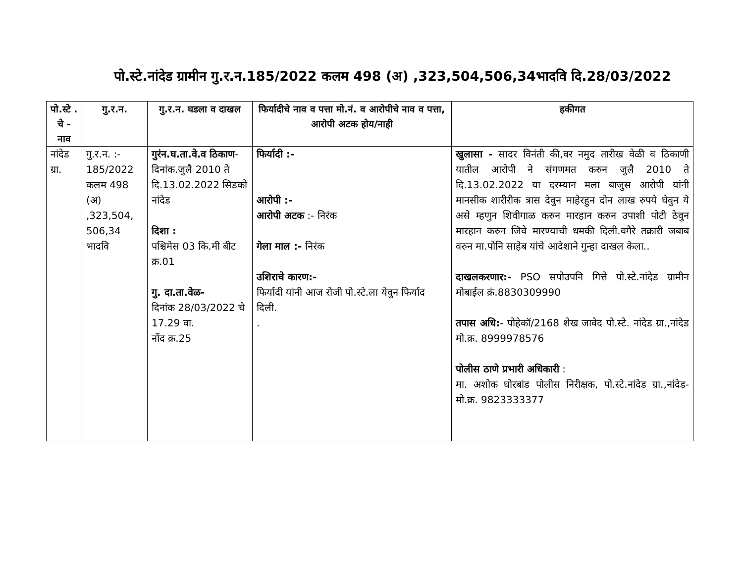पो.स्टे.नांदेड ग्रामीन गु.र.न.185/2022 कलम 498 (अ) ,323,504,506,34भादवि दि.28/03/2022
| पो.स्टे . चे - नाव | गु.र.न. | गु.र.न. घडला व दाखल | फिर्यादीचे नाव व पत्ता मो.नं. व आरोपीचे नाव व पत्ता, आरोपी अटक होय/नाही | हकीगत |
| --- | --- | --- | --- | --- |
| नांदेड ग्रा. | गु.र.न. :- 185/2022 कलम 498 (अ) ,323,504, 506,34 भादवि | गुरंन.घ.ता.वे.व ठिकाण - दिनांक.जुलै 2010 ते दि.13.02.2022 सिडको नांदेड दिशा : पश्चिमेस 03 कि.मी बीट क्र.01 गु. दा.ता.वेळ- दिनांक 28/03/2022 चे 17.29 वा. नोंद क्र.25 | फिर्यादी :- आरोपी :- आरोपी अटक :- निरंक गेला माल :- निरंक उशिराचे कारण:- फिर्यादी यांनी आज रोजी पो.स्टे.ला येवुन फिर्याद दिली. . | खुलासा - सादर विनंती की,वर नमुद तारीख वेळी व ठिकाणी यातील आरोपी ने संगणमत करुन जुलै 2010 ते दि.13.02.2022 या दरम्यान मला बाजुस आरोपी यांनी मानसीक शारीरीक त्रास देवुन माहेरहुन दोन लाख रुपये घेवुन ये असे म्हणुन शिवीगाळ करुन मारहान करुन उपाशी पोटी ठेवुन मारहान करुन जिवे मारण्याची धमकी दिली.वगैरे तक्रारी जबाब वरुन मा.पोनि साहेब यांचे आदेशाने गुन्हा दाखल केला.. दाखलकरणार:- PSO सपोउपनि गित्ते पो.स्टे.नांदेड ग्रामीन मोबाईल क्रं.8830309990 तपास अधि: - पोहेकॉ/2168 शेख जावेद पो.स्टे. नांदेड ग्रा.,नांदेड मो.क्र. 8999978576 पोलीस ठाणे प्रभारी अधिकारी : मा. अशोक घोरबांड पोलीस निरीक्षक, पो.स्टे.नांदेड ग्रा.,नांदेड-मो.क्र. 9823333377 |